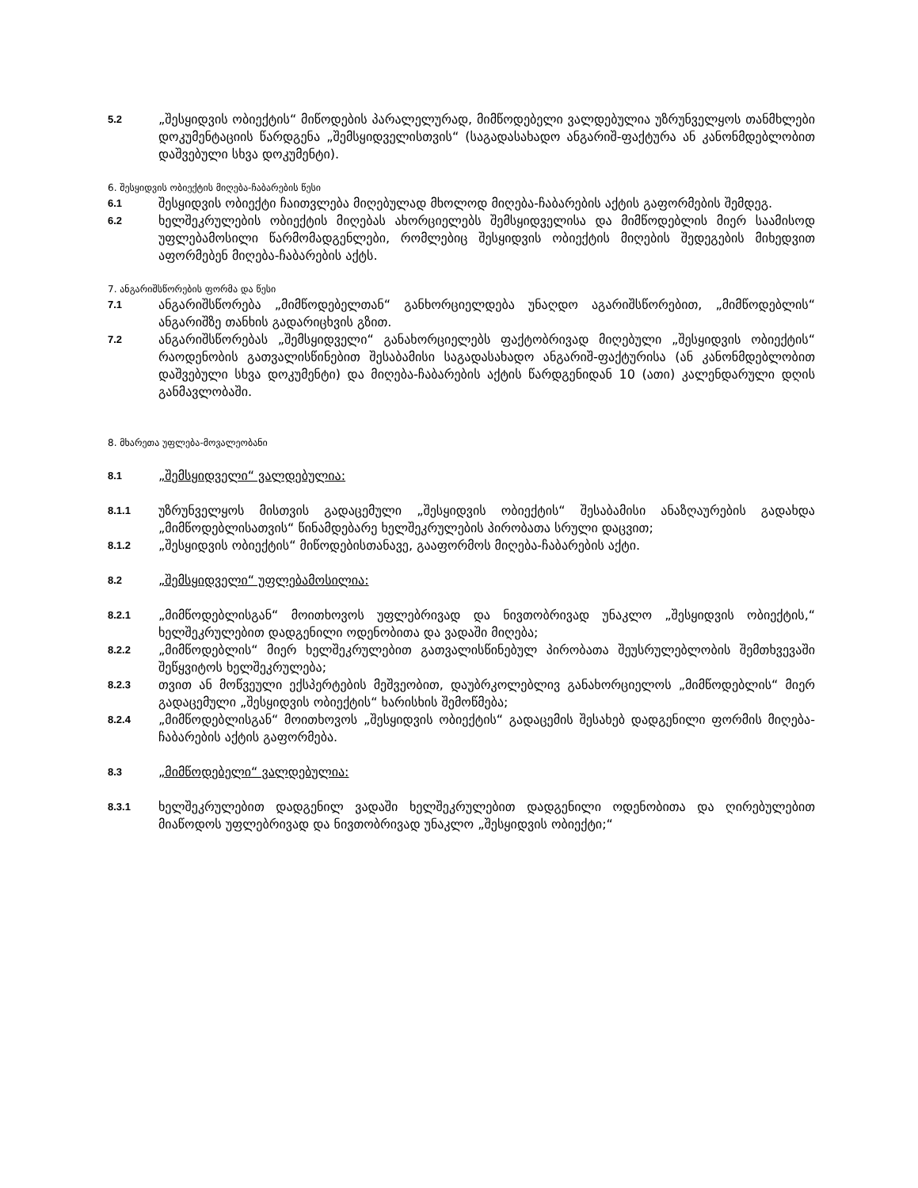5.2
„შესყიდვის ობიექტის“ მიწოდების პარალელურად, მიმწოდებელი ვალდებულია უზრუნველყოს თანმხლები დოკუმენტაციის წარდგენა „შემსყიდველისთვის“ (საგადასახადო ანგარიშ-ფაქტურა ან კანონმდებლობით დაშვებული სხვა დოკუმენტი).
6. შესყიდვის ობიექტის მიღება-ჩაბარების წესი
6.1
შესყიდვის ობიექტი ჩაითვლება მიღებულად მხოლოდ მიღება-ჩაბარების აქტის გაფორმების შემდეგ.
6.2
ხელშეკრულების ობიექტის მიღებას ახორციელებს შემსყიდველისა და მიმწოდებლის მიერ საამისოდ უფლებამოსილი წარმომადგენლები, რომლებიც შესყიდვის ობიექტის მიღების შედეგების მიხედვით აფორმებენ მიღება-ჩაბარების აქტს.
7. ანგარიშსწორების ფორმა და წესი
7.1
ანგარიშსწორება „მიმწოდებელთან“ განხორციელდება უნაღდო აგარიშსწორებით, „მიმწოდებლის“ ანგარიშზე თანხის გადარიცხვის გზით.
7.2
ანგარიშსწორებას „შემსყიდველი“ განახორციელებს ფაქტობრივად მიღებული „შესყიდვის ობიექტის“ რაოდენობის გათვალისწინებით შესაბამისი საგადასახადო ანგარიშ-ფაქტურისა (ან კანონმდებლობით დაშვებული სხვა დოკუმენტი) და მიღება-ჩაბარების აქტის წარდგენიდან 10 (ათი) კალენდარული დღის განმავლობაში.
8. მხარეთა უფლება-მოვალეობანი
8.1
„შემსყიდველი“ ვალდებულია:
8.1.1
უზრუნველყოს მისთვის გადაცემული „შესყიდვის ობიექტის“ შესაბამისი ანაზღაურების გადახდა „მიმწოდებლისათვის“ წინამდებარე ხელშეკრულების პირობათა სრული დაცვით;
8.1.2
„შესყიდვის ობიექტის“ მიწოდებისთანავე, გააფორმოს მიღება-ჩაბარების აქტი.
8.2
„შემსყიდველი“ უფლებამოსილია:
8.2.1
„მიმწოდებლისგან“ მოითხოვოს უფლებრივად და ნივთობრივად უნაკლო „შესყიდვის ობიექტის,“ ხელშეკრულებით დადგენილი ოდენობითა და ვადაში მიღება;
8.2.2
„მიმწოდებლის“ მიერ ხელშეკრულებით გათვალისწინებულ პირობათა შეუსრულებლობის შემთხვევაში შეწყვიტოს ხელშეკრულება;
8.2.3
თვით ან მოწვეული ექსპერტების მეშვეობით, დაუბრკოლებლივ განახორციელოს „მიმწოდებლის“ მიერ გადაცემული „შესყიდვის ობიექტის“ ხარისხის შემოწმება;
8.2.4
„მიმწოდებლისგან“ მოითხოვოს „შესყიდვის ობიექტის“ გადაცემის შესახებ დადგენილი ფორმის მიღება-ჩაბარების აქტის გაფორმება.
8.3
„მიმწოდებელი“ ვალდებულია:
8.3.1
ხელშეკრულებით დადგენილ ვადაში ხელშეკრულებით დადგენილი ოდენობითა და ღირებულებით მიაწოდოს უფლებრივად და ნივთობრივად უნაკლო „შესყიდვის ობიექტი;“